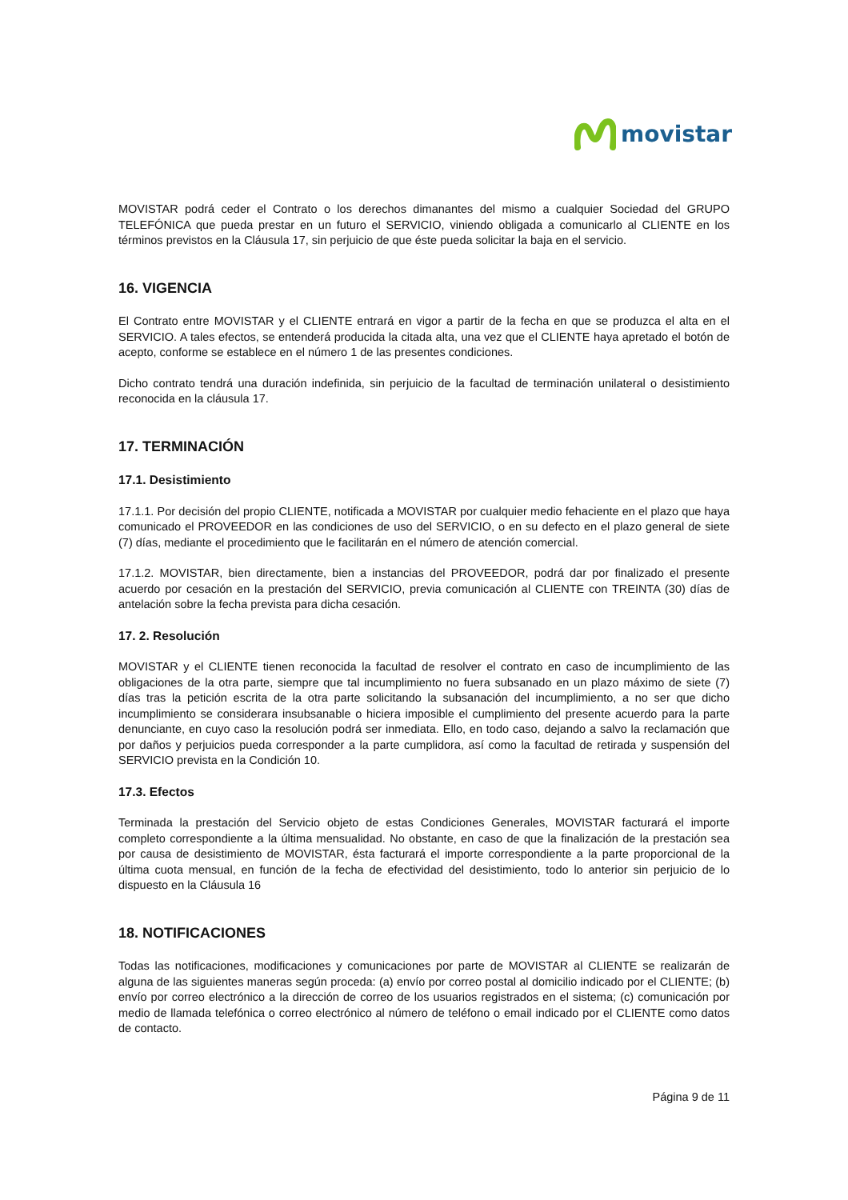movistar
MOVISTAR podrá ceder el Contrato o los derechos dimanantes del mismo a cualquier Sociedad del GRUPO TELEFÓNICA que pueda prestar en un futuro el SERVICIO, viniendo obligada a comunicarlo al CLIENTE en los términos previstos en la Cláusula 17, sin perjuicio de que éste pueda solicitar la baja en el servicio.
16. VIGENCIA
El Contrato entre MOVISTAR y el CLIENTE entrará en vigor a partir de la fecha en que se produzca el alta en el SERVICIO. A tales efectos, se entenderá producida la citada alta, una vez que el CLIENTE haya apretado el botón de acepto, conforme se establece en el número 1 de las presentes condiciones.
Dicho contrato tendrá una duración indefinida, sin perjuicio de la facultad de terminación unilateral o desistimiento reconocida en la cláusula 17.
17. TERMINACIÓN
17.1. Desistimiento
17.1.1. Por decisión del propio CLIENTE, notificada a MOVISTAR por cualquier medio fehaciente en el plazo que haya comunicado el PROVEEDOR en las condiciones de uso del SERVICIO, o en su defecto en el plazo general de siete (7) días, mediante el procedimiento que le facilitarán en el número de atención comercial.
17.1.2. MOVISTAR, bien directamente, bien a instancias del PROVEEDOR, podrá dar por finalizado el presente acuerdo por cesación en la prestación del SERVICIO, previa comunicación al CLIENTE con TREINTA (30) días de antelación sobre la fecha prevista para dicha cesación.
17. 2. Resolución
MOVISTAR y el CLIENTE tienen reconocida la facultad de resolver el contrato en caso de incumplimiento de las obligaciones de la otra parte, siempre que tal incumplimiento no fuera subsanado en un plazo máximo de siete (7) días tras la petición escrita de la otra parte solicitando la subsanación del incumplimiento, a no ser que dicho incumplimiento se considerara insubsanable o hiciera imposible el cumplimiento del presente acuerdo para la parte denunciante, en cuyo caso la resolución podrá ser inmediata. Ello, en todo caso, dejando a salvo la reclamación que por daños y perjuicios pueda corresponder a la parte cumplidora, así como la facultad de retirada y suspensión del SERVICIO prevista en la Condición 10.
17.3. Efectos
Terminada la prestación del Servicio objeto de estas Condiciones Generales, MOVISTAR facturará el importe completo correspondiente a la última mensualidad. No obstante, en caso de que la finalización de la prestación sea por causa de desistimiento de MOVISTAR, ésta facturará el importe correspondiente a la parte proporcional de la última cuota mensual, en función de la fecha de efectividad del desistimiento, todo lo anterior sin perjuicio de lo dispuesto en la Cláusula 16
18. NOTIFICACIONES
Todas las notificaciones, modificaciones y comunicaciones por parte de MOVISTAR al CLIENTE se realizarán de alguna de las siguientes maneras según proceda: (a) envío por correo postal al domicilio indicado por el CLIENTE; (b) envío por correo electrónico a la dirección de correo de los usuarios registrados en el sistema; (c) comunicación por medio de llamada telefónica o correo electrónico al número de teléfono o email indicado por el CLIENTE como datos de contacto.
Página 9 de 11